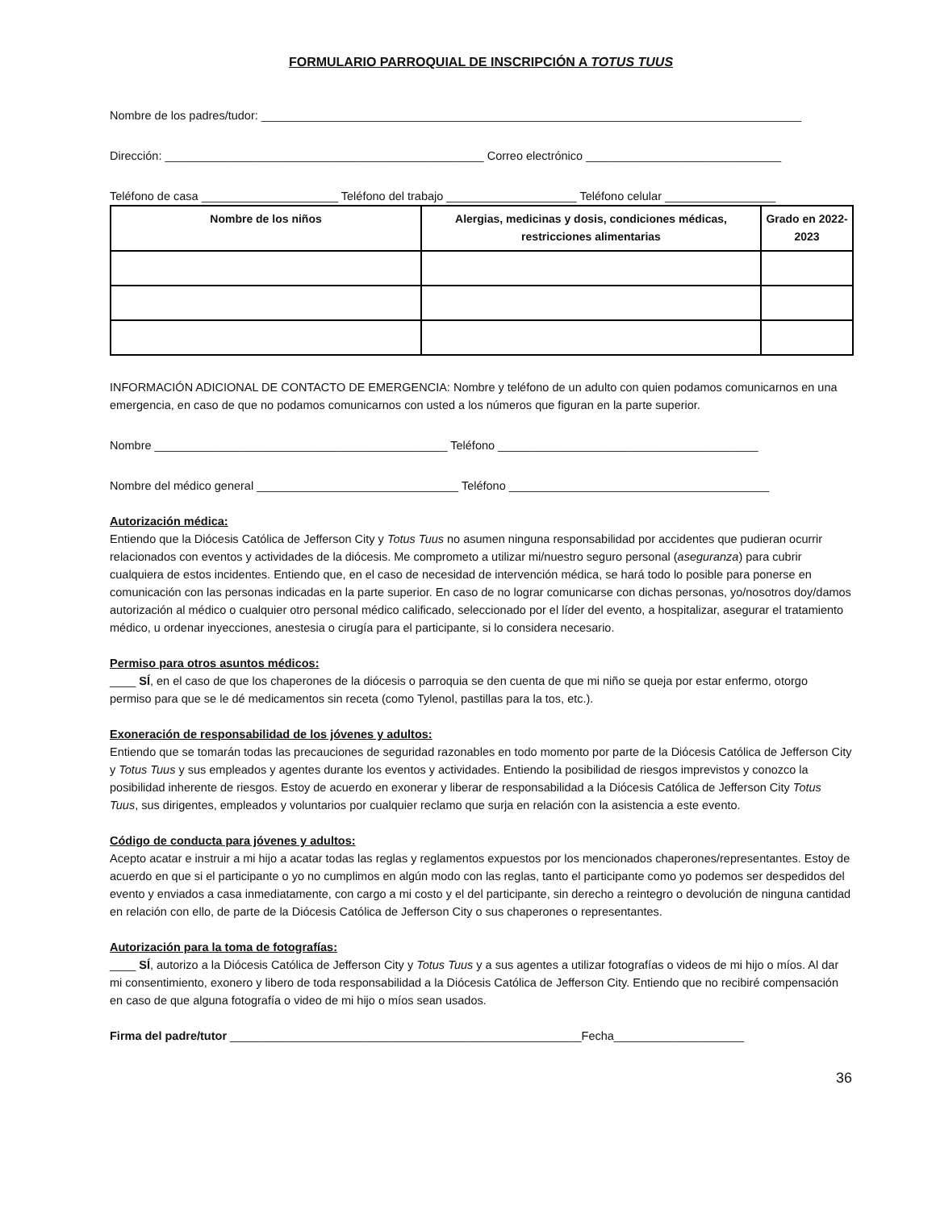FORMULARIO PARROQUIAL DE INSCRIPCIÓN A TOTUS TUUS
Nombre de los padres/tudor: ___________________________________________________________________________________
Dirección: _________________________________________________ Correo electrónico ______________________________
Teléfono de casa _____________________ Teléfono del trabajo ____________________ Teléfono celular _________________
| Nombre de los niños | Alergias, medicinas y dosis, condiciones médicas, restricciones alimentarias | Grado en 2022-2023 |
| --- | --- | --- |
INFORMACIÓN ADICIONAL DE CONTACTO DE EMERGENCIA: Nombre y teléfono de un adulto con quien podamos comunicarnos en una emergencia, en caso de que no podamos comunicarnos con usted a los números que figuran en la parte superior.
Nombre _____________________________________________ Teléfono ________________________________________
Nombre del médico general _______________________________ Teléfono ________________________________________
Autorización médica:
Entiendo que la Diócesis Católica de Jefferson City y Totus Tuus no asumen ninguna responsabilidad por accidentes que pudieran ocurrir relacionados con eventos y actividades de la diócesis. Me comprometo a utilizar mi/nuestro seguro personal (aseguranza) para cubrir cualquiera de estos incidentes. Entiendo que, en el caso de necesidad de intervención médica, se hará todo lo posible para ponerse en comunicación con las personas indicadas en la parte superior. En caso de no lograr comunicarse con dichas personas, yo/nosotros doy/damos autorización al médico o cualquier otro personal médico calificado, seleccionado por el líder del evento, a hospitalizar, asegurar el tratamiento médico, u ordenar inyecciones, anestesia o cirugía para el participante, si lo considera necesario.
Permiso para otros asuntos médicos:
____ SÍ, en el caso de que los chaperones de la diócesis o parroquia se den cuenta de que mi niño se queja por estar enfermo, otorgo permiso para que se le dé medicamentos sin receta (como Tylenol, pastillas para la tos, etc.).
Exoneración de responsabilidad de los jóvenes y adultos:
Entiendo que se tomarán todas las precauciones de seguridad razonables en todo momento por parte de la Diócesis Católica de Jefferson City y Totus Tuus y sus empleados y agentes durante los eventos y actividades. Entiendo la posibilidad de riesgos imprevistos y conozco la posibilidad inherente de riesgos. Estoy de acuerdo en exonerar y liberar de responsabilidad a la Diócesis Católica de Jefferson City Totus Tuus, sus dirigentes, empleados y voluntarios por cualquier reclamo que surja en relación con la asistencia a este evento.
Código de conducta para jóvenes y adultos:
Acepto acatar e instruir a mi hijo a acatar todas las reglas y reglamentos expuestos por los mencionados chaperones/representantes. Estoy de acuerdo en que si el participante o yo no cumplimos en algún modo con las reglas, tanto el participante como yo podemos ser despedidos del evento y enviados a casa inmediatamente, con cargo a mi costo y el del participante, sin derecho a reintegro o devolución de ninguna cantidad en relación con ello, de parte de la Diócesis Católica de Jefferson City o sus chaperones o representantes.
Autorización para la toma de fotografías:
____ SÍ, autorizo a la Diócesis Católica de Jefferson City y Totus Tuus y a sus agentes a utilizar fotografías o videos de mi hijo o míos. Al dar mi consentimiento, exonero y libero de toda responsabilidad a la Diócesis Católica de Jefferson City. Entiendo que no recibiré compensación en caso de que alguna fotografía o video de mi hijo o míos sean usados.
Firma del padre/tutor ______________________________________________________Fecha____________________
36